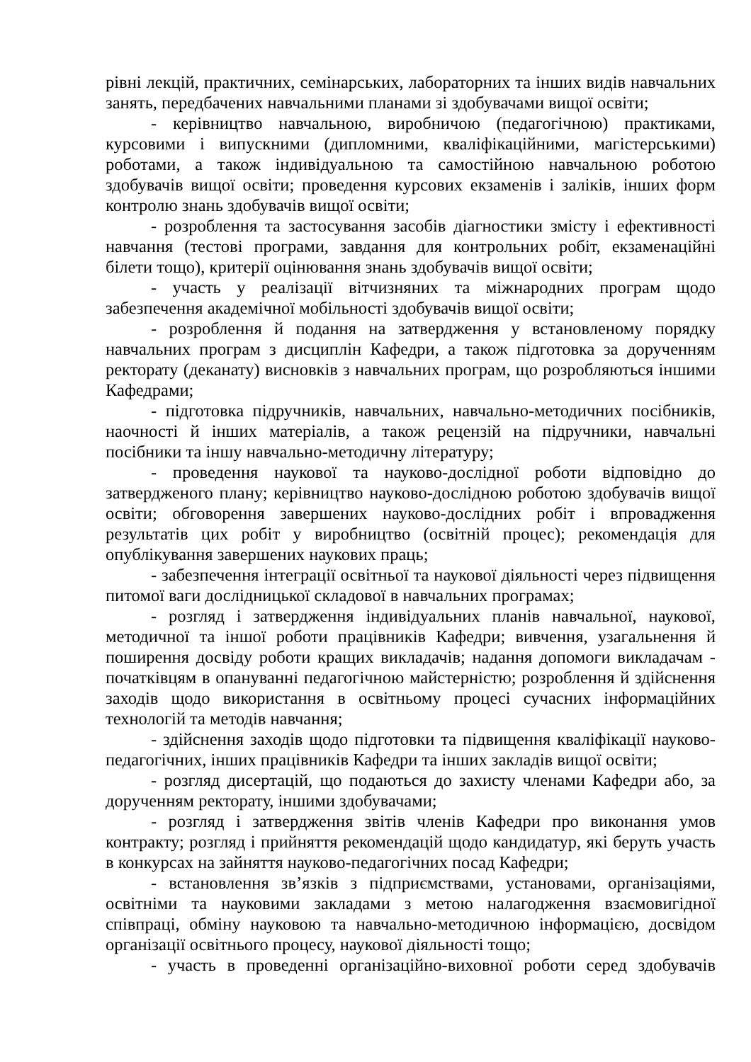рівні лекцій, практичних, семінарських, лабораторних та інших видів навчальних занять, передбачених навчальними планами зі здобувачами вищої освіти;
- керівництво навчальною, виробничою (педагогічною) практиками, курсовими і випускними (дипломними, кваліфікаційними, магістерськими) роботами, а також індивідуальною та самостійною навчальною роботою здобувачів вищої освіти; проведення курсових екзаменів і заліків, інших форм контролю знань здобувачів вищої освіти;
- розроблення та застосування засобів діагностики змісту і ефективності навчання (тестові програми, завдання для контрольних робіт, екзаменаційні білети тощо), критерії оцінювання знань здобувачів вищої освіти;
- участь у реалізації вітчизняних та міжнародних програм щодо забезпечення академічної мобільності здобувачів вищої освіти;
- розроблення й подання на затвердження у встановленому порядку навчальних програм з дисциплін Кафедри, а також підготовка за дорученням ректорату (деканату) висновків з навчальних програм, що розробляються іншими Кафедрами;
- підготовка підручників, навчальних, навчально-методичних посібників, наочності й інших матеріалів, а також рецензій на підручники, навчальні посібники та іншу навчально-методичну літературу;
- проведення наукової та науково-дослідної роботи відповідно до затвердженого плану; керівництво науково-дослідною роботою здобувачів вищої освіти; обговорення завершених науково-дослідних робіт і впровадження результатів цих робіт у виробництво (освітній процес); рекомендація для опублікування завершених наукових праць;
- забезпечення інтеграції освітньої та наукової діяльності через підвищення питомої ваги дослідницької складової в навчальних програмах;
- розгляд і затвердження індивідуальних планів навчальної, наукової, методичної та іншої роботи працівників Кафедри; вивчення, узагальнення й поширення досвіду роботи кращих викладачів; надання допомоги викладачам - початківцям в опануванні педагогічною майстерністю; розроблення й здійснення заходів щодо використання в освітньому процесі сучасних інформаційних технологій та методів навчання;
- здійснення заходів щодо підготовки та підвищення кваліфікації науково-педагогічних, інших працівників Кафедри та інших закладів вищої освіти;
- розгляд дисертацій, що подаються до захисту членами Кафедри або, за дорученням ректорату, іншими здобувачами;
- розгляд і затвердження звітів членів Кафедри про виконання умов контракту; розгляд і прийняття рекомендацій щодо кандидатур, які беруть участь в конкурсах на зайняття науково-педагогічних посад Кафедри;
- встановлення зв’язків з підприємствами, установами, організаціями, освітніми та науковими закладами з метою налагодження взаємовигідної співпраці, обміну науковою та навчально-методичною інформацією, досвідом організації освітнього процесу, наукової діяльності тощо;
- участь в проведенні організаційно-виховної роботи серед здобувачів